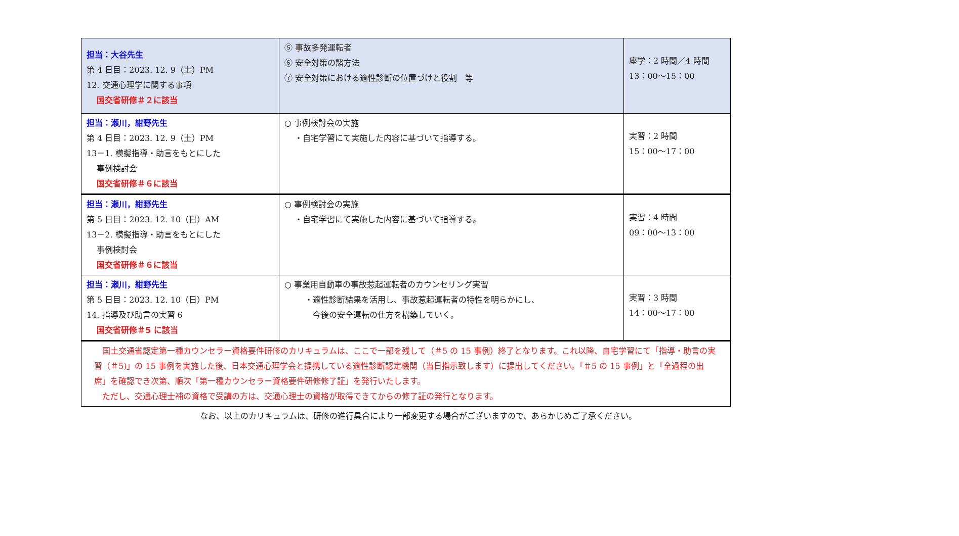| 担当：大谷先生 第 4 日目：2023. 12. 9（土）PM 12. 交通心理学に関する事項 国交省研修＃２に該当 | ⑤ 事故多発運転者 ⑥ 安全対策の諸方法 ⑦ 安全対策における適性診断の位置づけと役割 等 | 座学：2 時間／4 時間 13：00～15：00 |
| 担当：瀬川，紺野先生 第 4 日目：2023. 12. 9（土）PM 13－1. 模擬指導・助言をもとにした 事例検討会 国交省研修＃６に該当 | ○ 事例検討会の実施 ・自宅学習にて実施した内容に基づいて指導する。 | 実習：2 時間 15：00～17：00 |
| 担当：瀬川，紺野先生 第 5 日目：2023. 12. 10（日）AM 13－2. 模擬指導・助言をもとにした 事例検討会 国交省研修＃６に該当 | ○ 事例検討会の実施 ・自宅学習にて実施した内容に基づいて指導する。 | 実習：4 時間 09：00～13：00 |
| 担当：瀬川，紺野先生 第 5 日目：2023. 12. 10（日）PM 14. 指導及び助言の実習 6 国交省研修＃5 に該当 | ○ 事業用自動車の事故惹起運転者のカウンセリング実習 ・適性診断結果を活用し、事故惹起運転者の特性を明らかにし、 今後の安全運転の仕方を構築していく。 | 実習：3 時間 14：00～17：00 |
| 国土交通省認定第一種カウンセラー資格要件研修のカリキュラムは、ここで一部を残して（＃5 の 15 事例）終了となります。これ以降、自宅学習にて「指導・助言の実習（＃5)」の 15 事例を実施した後、日本交通心理学会と提携している適性診断認定機関（当日指示致します）に提出してください。「＃5 の 15 事例」と「全過程の出席」を確認でき次第、順次「第一種カウンセラー資格要件研修修了証」を発行いたします。 ただし、交通心理士補の資格で受講の方は、交通心理士の資格が取得できてからの修了証の発行となります。 | | |
なお、以上のカリキュラムは、研修の進行具合により一部変更する場合がございますので、あらかじめご了承ください。